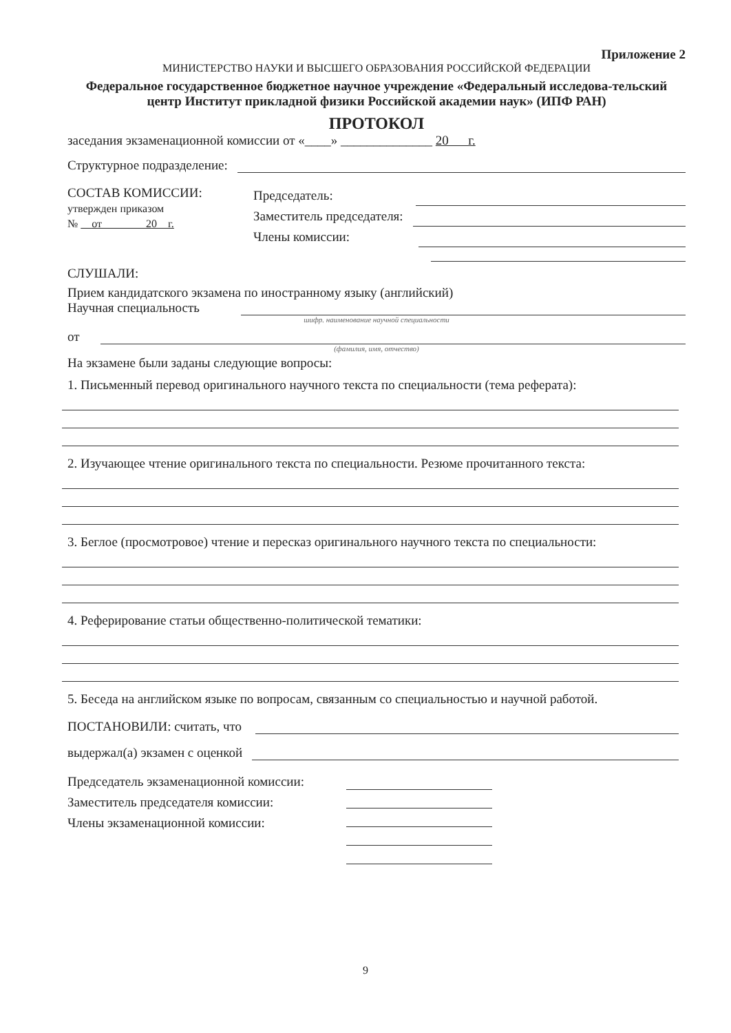Приложение 2
МИНИСТЕРСТВО НАУКИ И ВЫСШЕГО ОБРАЗОВАНИЯ РОССИЙСКОЙ ФЕДЕРАЦИИ
Федеральное государственное бюджетное научное учреждение «Федеральный исследова-тельский центр Институт прикладной физики Российской академии наук» (ИПФ РАН)
ПРОТОКОЛ
заседания экзаменационной комиссии от «____» ______________ 20 г.
Структурное подразделение:
СОСТАВ КОМИССИИ:
утвержден приказом
№ от 20 г.
Председатель:
Заместитель председателя:
Члены комиссии:
СЛУШАЛИ:
Прием кандидатского экзамена по иностранному языку (английский)
Научная специальность
шифр. наименование научной специальности
от
(фамилия, имя, отчество)
На экзамене были заданы следующие вопросы:
1. Письменный перевод оригинального научного текста по специальности (тема реферата):
2. Изучающее чтение оригинального текста по специальности. Резюме прочитанного текста:
3. Беглое (просмотровое) чтение и пересказ оригинального научного текста по специальности:
4. Реферирование статьи общественно-политической тематики:
5. Беседа на английском языке по вопросам, связанным со специальностью и научной работой.
ПОСТАНОВИЛИ: считать, что
выдержал(а) экзамен с оценкой
Председатель экзаменационной комиссии:
Заместитель председателя комиссии:
Члены экзаменационной комиссии:
9